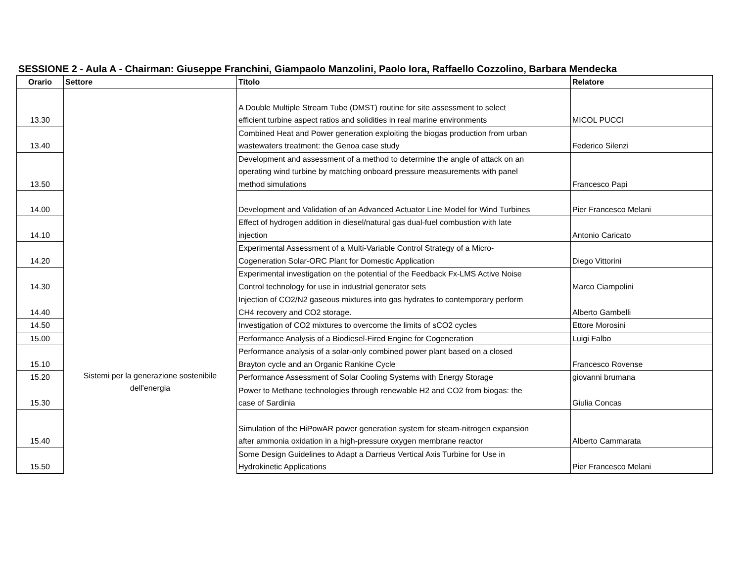SESSIONE 2 - Aula A - Chairman: Giuseppe Franchini, Giampaolo Manzolini, Paolo Iora, Raffaello Cozzolino, Barbara Mendecka
| Orario | Settore | Titolo | Relatore |
| --- | --- | --- | --- |
| 13.30 | Sistemi per la generazione sostenibile dell'energia | A Double Multiple Stream Tube (DMST) routine for site assessment to select efficient turbine aspect ratios and solidities in real marine environments | MICOL PUCCI |
| 13.40 | | Combined Heat and Power generation exploiting the biogas production from urban wastewaters treatment: the Genoa case study | Federico Silenzi |
| 13.50 | | Development and assessment of a method to determine the angle of attack on an operating wind turbine by matching onboard pressure measurements with panel method simulations | Francesco Papi |
| 14.00 | | Development and Validation of an Advanced Actuator Line Model for Wind Turbines | Pier Francesco Melani |
| 14.10 | | Effect of hydrogen addition in diesel/natural gas dual-fuel combustion with late injection | Antonio Caricato |
| 14.20 | | Experimental Assessment of a Multi-Variable Control Strategy of a Micro- Cogeneration Solar-ORC Plant for Domestic Application | Diego Vittorini |
| 14.30 | | Experimental investigation on the potential of the Feedback Fx-LMS Active Noise Control technology for use in industrial generator sets | Marco Ciampolini |
| 14.40 | | Injection of CO2/N2 gaseous mixtures into gas hydrates to contemporary perform CH4 recovery and CO2 storage. | Alberto Gambelli |
| 14.50 | | Investigation of CO2 mixtures to overcome the limits of sCO2 cycles | Ettore Morosini |
| 15.00 | | Performance Analysis of a Biodiesel-Fired Engine for Cogeneration | Luigi Falbo |
| 15.10 | | Performance analysis of a solar-only combined power plant based on a closed Brayton cycle and an Organic Rankine Cycle | Francesco Rovense |
| 15.20 | | Performance Assessment of Solar Cooling Systems with Energy Storage | giovanni brumana |
| 15.30 | | Power to Methane technologies through renewable H2 and CO2 from biogas: the case of Sardinia | Giulia Concas |
| 15.40 | | Simulation of the HiPowAR power generation system for steam-nitrogen expansion after ammonia oxidation in a high-pressure oxygen membrane reactor | Alberto Cammarata |
| 15.50 | | Some Design Guidelines to Adapt a Darrieus Vertical Axis Turbine for Use in Hydrokinetic Applications | Pier Francesco Melani |